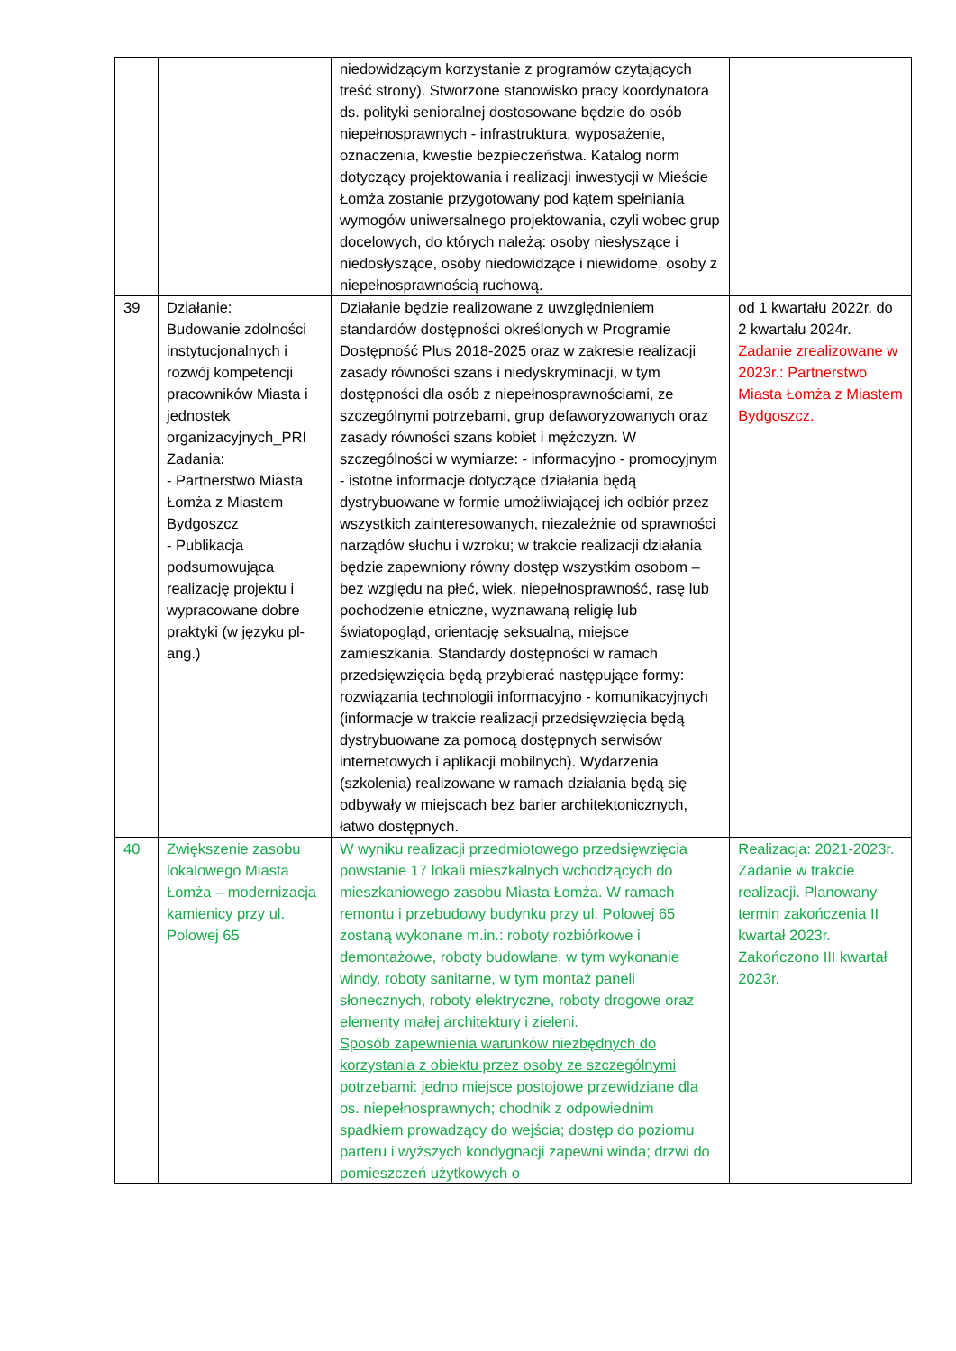| | | niedowidzącym korzystanie z programów czytających treść strony). Stworzone stanowisko pracy koordynatora ds. polityki senioralnej dostosowane będzie do osób niepełnosprawnych - infrastruktura, wyposażenie, oznaczenia, kwestie bezpieczeństwa. Katalog norm dotyczący projektowania i realizacji inwestycji w Mieście Łomża zostanie przygotowany pod kątem spełniania wymogów uniwersalnego projektowania, czyli wobec grup docelowych, do których należą: osoby niesłyszące i niedosłyszące, osoby niedowidzące i niewidome, osoby z niepełnosprawnością ruchową. | |
| 39 | Działanie: Budowanie zdolności instytucjonalnych i rozwój kompetencji pracowników Miasta i jednostek organizacyjnych_PRI Zadania: - Partnerstwo Miasta Łomża z Miastem Bydgoszcz - Publikacja podsumowująca realizację projektu i wypracowane dobre praktyki (w języku pl-ang.) | Działanie będzie realizowane z uwzględnieniem standardów dostępności określonych w Programie Dostępność Plus 2018-2025 oraz w zakresie realizacji zasady równości szans i niedyskryminacji, w tym dostępności dla osób z niepełnosprawnościami, ze szczególnymi potrzebami, grup defaworyzowanych oraz zasady równości szans kobiet i mężczyzn. W szczególności w wymiarze: - informacyjno - promocyjnym - istotne informacje dotyczące działania będą dystrybuowane w formie umożliwiającej ich odbiór przez wszystkich zainteresowanych, niezależnie od sprawności narządów słuchu i wzroku; w trakcie realizacji działania będzie zapewniony równy dostęp wszystkim osobom – bez względu na płeć, wiek, niepełnosprawność, rasę lub pochodzenie etniczne, wyznawaną religię lub światopogląd, orientację seksualną, miejsce zamieszkania. Standardy dostępności w ramach przedsięwzięcia będą przybierać następujące formy: rozwiązania technologii informacyjno - komunikacyjnych (informacje w trakcie realizacji przedsięwzięcia będą dystrybuowane za pomocą dostępnych serwisów internetowych i aplikacji mobilnych). Wydarzenia (szkolenia) realizowane w ramach działania będą się odbywały w miejscach bez barier architektonicznych, łatwo dostępnych. | od 1 kwartału 2022r. do 2 kwartału 2024r. Zadanie zrealizowane w 2023r.: Partnerstwo Miasta Łomża z Miastem Bydgoszcz. |
| 40 | Zwiększenie zasobu lokalowego Miasta Łomża – modernizacja kamienicy przy ul. Polowej 65 | W wyniku realizacji przedmiotowego przedsięwzięcia powstanie 17 lokali mieszkalnych wchodzących do mieszkaniowego zasobu Miasta Łomża. W ramach remontu i przebudowy budynku przy ul. Polowej 65 zostaną wykonane m.in.: roboty rozbiórkowe i demontażowe, roboty budowlane, w tym wykonanie windy, roboty sanitarne, w tym montaż paneli słonecznych, roboty elektryczne, roboty drogowe oraz elementy małej architektury i zieleni. Sposób zapewnienia warunków niezbędnych do korzystania z obiektu przez osoby ze szczególnymi potrzebami: jedno miejsce postojowe przewidziane dla os. niepełnosprawnych; chodnik z odpowiednim spadkiem prowadzący do wejścia; dostęp do poziomu parteru i wyższych kondygnacji zapewni winda; drzwi do pomieszczeń użytkowych o | Realizacja: 2021-2023r. Zadanie w trakcie realizacji. Planowany termin zakończenia II kwartał 2023r. Zakończono III kwartał 2023r. |